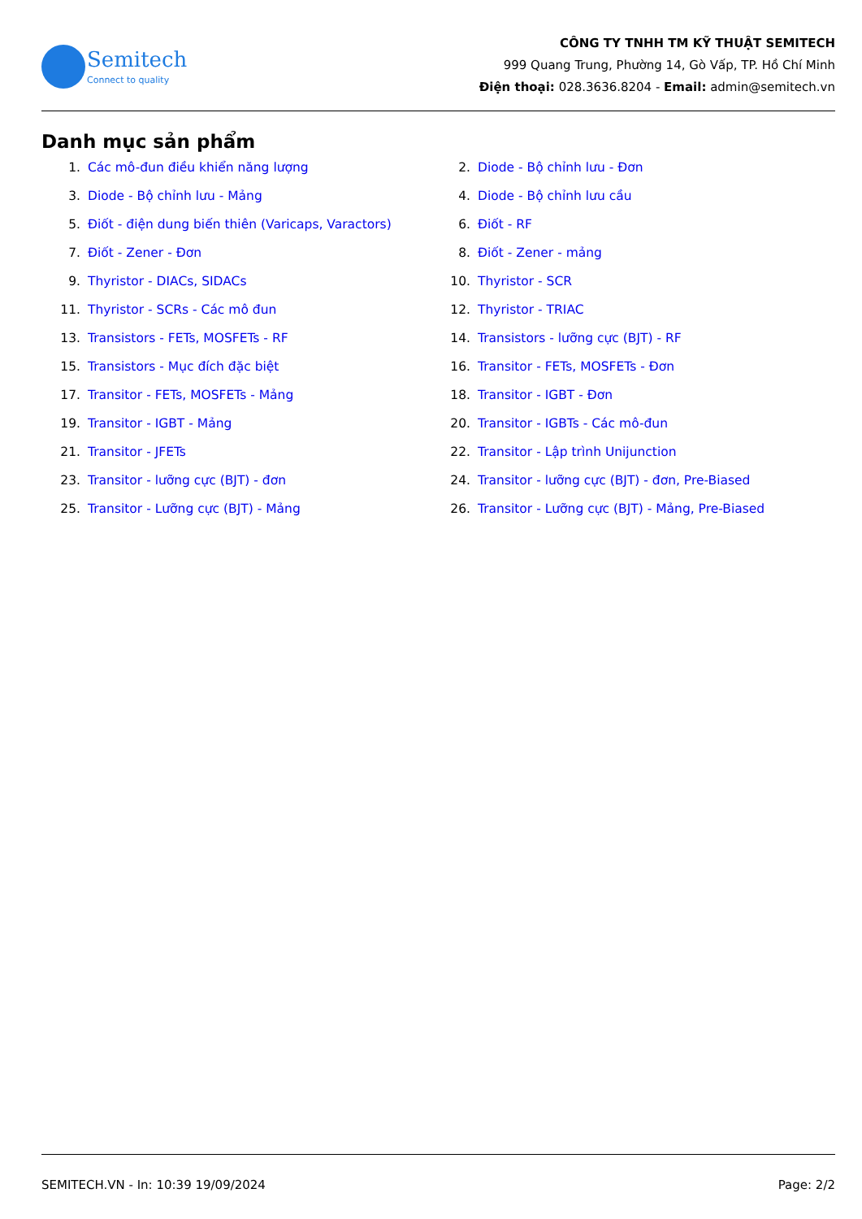Semitech
Connect to quality
CÔNG TY TNHH TM KỸ THUẬT SEMITECH
999 Quang Trung, Phường 14, Gò Vấp, TP. Hồ Chí Minh
Điện thoại: 028.3636.8204 - Email: admin@semitech.vn
Danh mục sản phẩm
1. Các mô-đun điều khiển năng lượng
2. Diode - Bộ chỉnh lưu - Đơn
3. Diode - Bộ chỉnh lưu - Mảng
4. Diode - Bộ chỉnh lưu cầu
5. Điốt - điện dung biến thiên (Varicaps, Varactors)
6. Điốt - RF
7. Điốt - Zener - Đơn
8. Điốt - Zener - mảng
9. Thyristor - DIACs, SIDACs
10. Thyristor - SCR
11. Thyristor - SCRs - Các mô đun
12. Thyristor - TRIAC
13. Transistors - FETs, MOSFETs - RF
14. Transistors - lưỡng cực (BJT) - RF
15. Transistors - Mục đích đặc biệt
16. Transitor - FETs, MOSFETs - Đơn
17. Transitor - FETs, MOSFETs - Mảng
18. Transitor - IGBT - Đơn
19. Transitor - IGBT - Mảng
20. Transitor - IGBTs - Các mô-đun
21. Transitor - JFETs
22. Transitor - Lập trình Unijunction
23. Transitor - lưỡng cực (BJT) - đơn
24. Transitor - lưỡng cực (BJT) - đơn, Pre-Biased
25. Transitor - Lưỡng cực (BJT) - Mảng
26. Transitor - Lưỡng cực (BJT) - Mảng, Pre-Biased
SEMITECH.VN - In: 10:39 19/09/2024 Page: 2/2